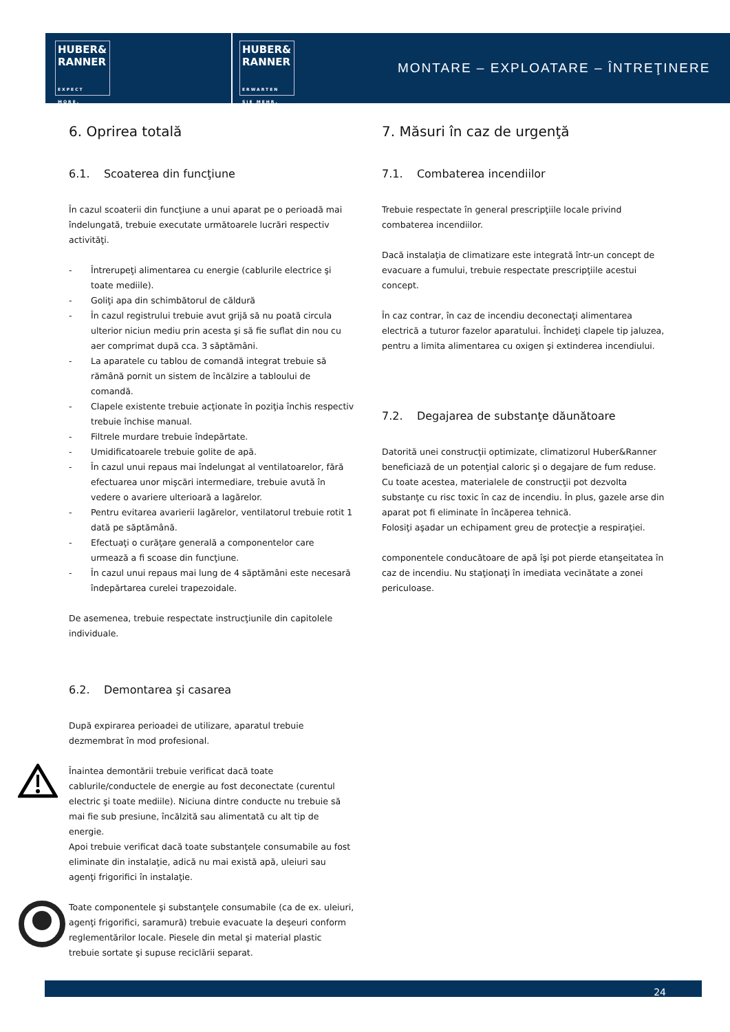HUBER&
RANNER
EXPECT MORE.
HUBER&
RANNER
ERWARTEN SIE MEHR.
MONTARE – EXPLOATARE – ÎNTREŢINERE
6. Oprirea totală
6.1. Scoaterea din funcţiune
În cazul scoaterii din funcţiune a unui aparat pe o perioadă mai îndelungată, trebuie executate următoarele lucrări respectiv activităţi.
- Întrerupeţi alimentarea cu energie (cablurile electrice şi toate mediile).
- Goliţi apa din schimbătorul de căldură
- În cazul registrului trebuie avut grijă să nu poată circula ulterior niciun mediu prin acesta şi să fie suflat din nou cu aer comprimat după cca. 3 săptămâni.
- La aparatele cu tablou de comandă integrat trebuie să rămână pornit un sistem de încălzire a tabloului de comandă.
- Clapele existente trebuie acţionate în poziţia închis respectiv trebuie închise manual.
- Filtrele murdare trebuie îndepărtate.
- Umidificatoarele trebuie golite de apă.
- În cazul unui repaus mai îndelungat al ventilatoarelor, fără efectuarea unor mişcări intermediare, trebuie avută în vedere o avariere ulterioară a lagărelor.
- Pentru evitarea avarierii lagărelor, ventilatorul trebuie rotit 1 dată pe săptămână.
- Efectuaţi o curăţare generală a componentelor care urmează a fi scoase din funcţiune.
- În cazul unui repaus mai lung de 4 săptămâni este necesară îndepărtarea curelei trapezoidale.
De asemenea, trebuie respectate instrucţiunile din capitolele individuale.
6.2. Demontarea şi casarea
După expirarea perioadei de utilizare, aparatul trebuie dezmembrat în mod profesional.
Înaintea demontării trebuie verificat dacă toate cablurile/conductele de energie au fost deconectate (curentul electric şi toate mediile). Niciuna dintre conducte nu trebuie să mai fie sub presiune, încălzită sau alimentată cu alt tip de energie.
Apoi trebuie verificat dacă toate substanţele consumabile au fost eliminate din instalaţie, adică nu mai există apă, uleiuri sau agenţi frigorifici în instalaţie.
Toate componentele şi substanţele consumabile (ca de ex. uleiuri, agenţi frigorifici, saramură) trebuie evacuate la deşeuri conform reglementărilor locale. Piesele din metal şi material plastic trebuie sortate şi supuse reciclării separat.
7. Măsuri în caz de urgenţă
7.1. Combaterea incendiilor
Trebuie respectate în general prescripţiile locale privind combaterea incendiilor.
Dacă instalaţia de climatizare este integrată într-un concept de evacuare a fumului, trebuie respectate prescripţiile acestui concept.
În caz contrar, în caz de incendiu deconectaţi alimentarea electrică a tuturor fazelor aparatului. Închideţi clapele tip jaluzea, pentru a limita alimentarea cu oxigen şi extinderea incendiului.
7.2. Degajarea de substanţe dăunătoare
Datorită unei construcţii optimizate, climatizorul Huber&Ranner beneficiază de un potenţial caloric şi o degajare de fum reduse.
Cu toate acestea, materialele de construcţii pot dezvolta substanţe cu risc toxic în caz de incendiu. În plus, gazele arse din aparat pot fi eliminate în încăperea tehnică.
Folosiţi aşadar un echipament greu de protecţie a respiraţiei.
componentele conducătoare de apă îşi pot pierde etanşeitatea în caz de incendiu. Nu staţionaţi în imediata vecinătate a zonei periculoase.
24